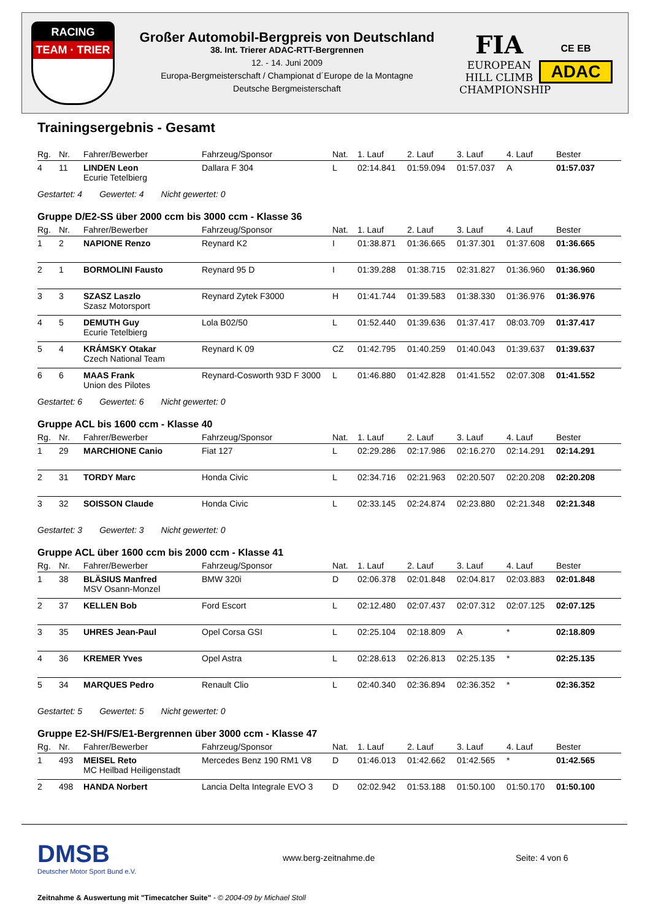RACING
TEAM · TRIER
Großer Automobil-Bergpreis von Deutschland
38. Int. Trierer ADAC-RTT-Bergrennen
12. - 14. Juni 2009
Europa-Bergmeisterschaft / Championat d´Europe de la Montagne
Deutsche Bergmeisterschaft
FIA
EUROPEAN
HILL CLIMB
CHAMPIONSHIP
CE EB
ADAC
Trainingsergebnis - Gesamt
| Rg. | Nr. | Fahrer/Bewerber | Fahrzeug/Sponsor | Nat. | 1. Lauf | 2. Lauf | 3. Lauf | 4. Lauf | Bester |
| --- | --- | --- | --- | --- | --- | --- | --- | --- | --- |
| 4 | 11 | LINDEN Leon Ecurie Tetelbierg | Dallara F 304 | L | 02:14.841 | 01:59.094 | 01:57.037 | A | 01:57.037 |
Gestartet: 4 Gewertet: 4 Nicht gewertet: 0
Gruppe D/E2-SS über 2000 ccm bis 3000 ccm - Klasse 36
| Rg. | Nr. | Fahrer/Bewerber | Fahrzeug/Sponsor | Nat. | 1. Lauf | 2. Lauf | 3. Lauf | 4. Lauf | Bester |
| --- | --- | --- | --- | --- | --- | --- | --- | --- | --- |
| 1 | 2 | NAPIONE Renzo | Reynard K2 | I | 01:38.871 | 01:36.665 | 01:37.301 | 01:37.608 | 01:36.665 |
| 2 | 1 | BORMOLINI Fausto | Reynard 95 D | I | 01:39.288 | 01:38.715 | 02:31.827 | 01:36.960 | 01:36.960 |
| 3 | 3 | SZASZ Laszlo Szasz Motorsport | Reynard Zytek F3000 | H | 01:41.744 | 01:39.583 | 01:38.330 | 01:36.976 | 01:36.976 |
| 4 | 5 | DEMUTH Guy Ecurie Tetelbierg | Lola B02/50 | L | 01:52.440 | 01:39.636 | 01:37.417 | 08:03.709 | 01:37.417 |
| 5 | 4 | KRÁMSKY Otakar Czech National Team | Reynard K 09 | CZ | 01:42.795 | 01:40.259 | 01:40.043 | 01:39.637 | 01:39.637 |
| 6 | 6 | MAAS Frank Union des Pilotes | Reynard-Cosworth 93D F 3000 | L | 01:46.880 | 01:42.828 | 01:41.552 | 02:07.308 | 01:41.552 |
Gestartet: 6 Gewertet: 6 Nicht gewertet: 0
Gruppe ACL bis 1600 ccm - Klasse 40
| Rg. | Nr. | Fahrer/Bewerber | Fahrzeug/Sponsor | Nat. | 1. Lauf | 2. Lauf | 3. Lauf | 4. Lauf | Bester |
| --- | --- | --- | --- | --- | --- | --- | --- | --- | --- |
| 1 | 29 | MARCHIONE Canio | Fiat 127 | L | 02:29.286 | 02:17.986 | 02:16.270 | 02:14.291 | 02:14.291 |
| 2 | 31 | TORDY Marc | Honda Civic | L | 02:34.716 | 02:21.963 | 02:20.507 | 02:20.208 | 02:20.208 |
| 3 | 32 | SOISSON Claude | Honda Civic | L | 02:33.145 | 02:24.874 | 02:23.880 | 02:21.348 | 02:21.348 |
Gestartet: 3 Gewertet: 3 Nicht gewertet: 0
Gruppe ACL über 1600 ccm bis 2000 ccm - Klasse 41
| Rg. | Nr. | Fahrer/Bewerber | Fahrzeug/Sponsor | Nat. | 1. Lauf | 2. Lauf | 3. Lauf | 4. Lauf | Bester |
| --- | --- | --- | --- | --- | --- | --- | --- | --- | --- |
| 1 | 38 | BLÄSIUS Manfred MSV Osann-Monzel | BMW 320i | D | 02:06.378 | 02:01.848 | 02:04.817 | 02:03.883 | 02:01.848 |
| 2 | 37 | KELLEN Bob | Ford Escort | L | 02:12.480 | 02:07.437 | 02:07.312 | 02:07.125 | 02:07.125 |
| 3 | 35 | UHRES Jean-Paul | Opel Corsa GSI | L | 02:25.104 | 02:18.809 | A | * | 02:18.809 |
| 4 | 36 | KREMER Yves | Opel Astra | L | 02:28.613 | 02:26.813 | 02:25.135 | * | 02:25.135 |
| 5 | 34 | MARQUES Pedro | Renault Clio | L | 02:40.340 | 02:36.894 | 02:36.352 | * | 02:36.352 |
Gestartet: 5 Gewertet: 5 Nicht gewertet: 0
Gruppe E2-SH/FS/E1-Bergrennen über 3000 ccm - Klasse 47
| Rg. | Nr. | Fahrer/Bewerber | Fahrzeug/Sponsor | Nat. | 1. Lauf | 2. Lauf | 3. Lauf | 4. Lauf | Bester |
| --- | --- | --- | --- | --- | --- | --- | --- | --- | --- |
| 1 | 493 | MEISEL Reto MC Heilbad Heiligenstadt | Mercedes Benz 190 RM1 V8 | D | 01:46.013 | 01:42.662 | 01:42.565 | * | 01:42.565 |
| 2 | 498 | HANDA Norbert | Lancia Delta Integrale EVO 3 | D | 02:02.942 | 01:53.188 | 01:50.100 | 01:50.170 | 01:50.100 |
DMSB
Deutscher Motor Sport Bund e.V.
www.berg-zeitnahme.de Seite: 4 von 6
Zeitnahme & Auswertung mit "Timecatcher Suite" - © 2004-09 by Michael Stoll